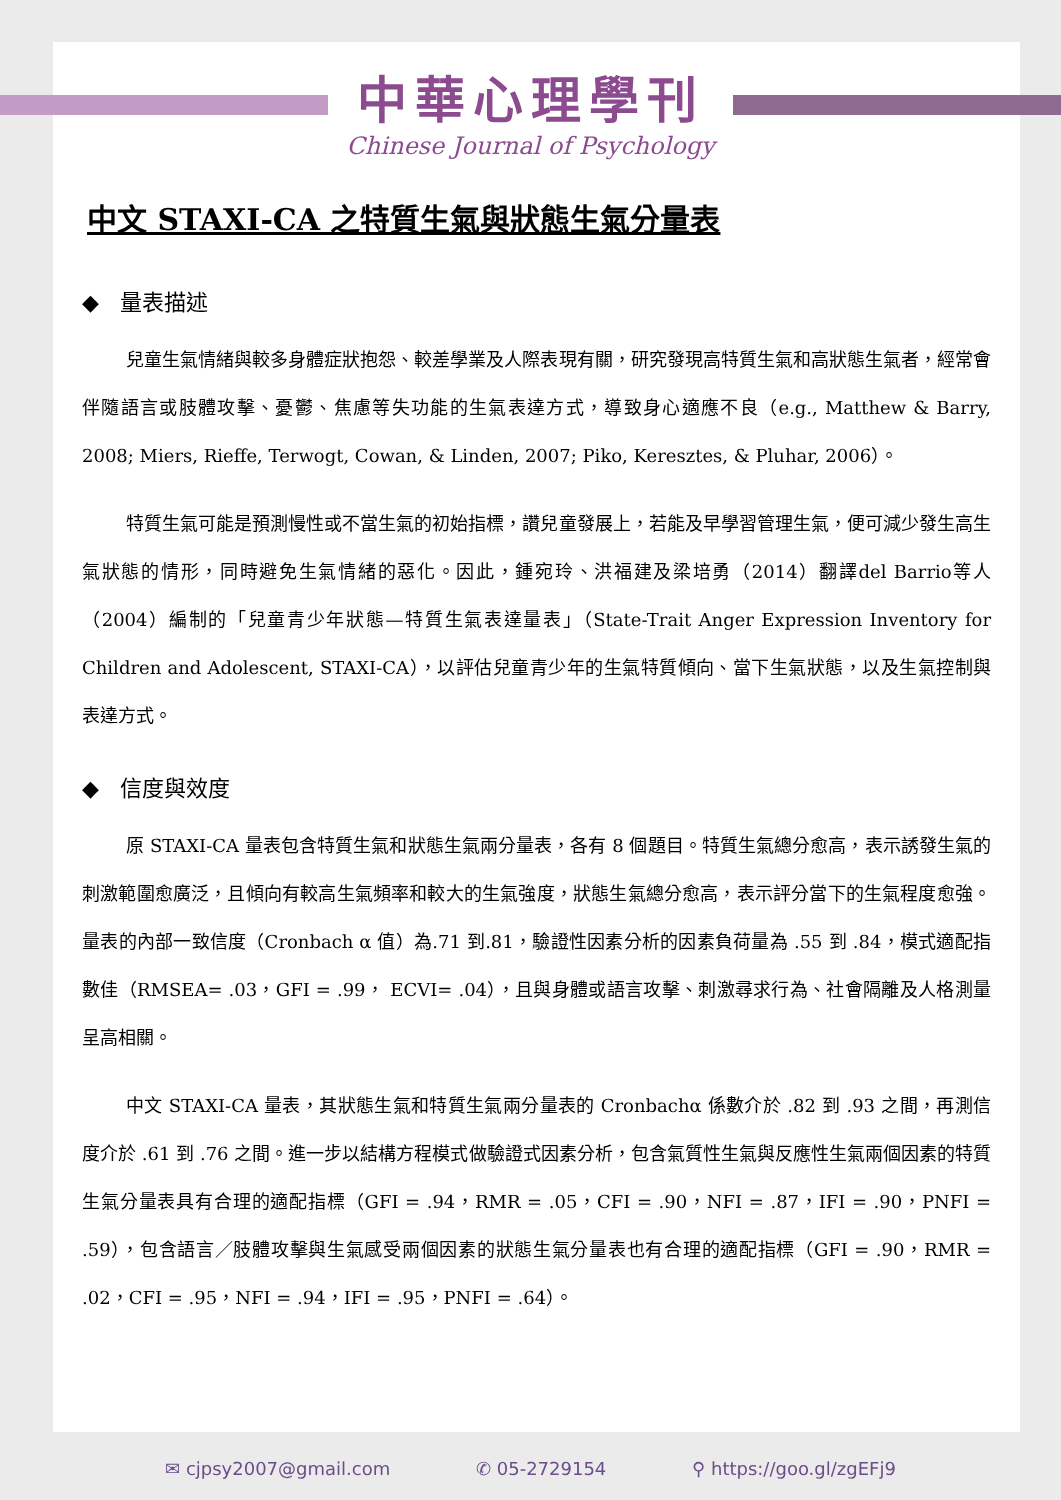中華心理學刊
Chinese Journal of Psychology
中文 STAXI-CA 之特質生氣與狀態生氣分量表
◆ 量表描述
兒童生氣情緒與較多身體症狀抱怨、較差學業及人際表現有關，研究發現高特質生氣和高狀態生氣者，經常會伴隨語言或肢體攻擊、憂鬱、焦慮等失功能的生氣表達方式，導致身心適應不良（e.g., Matthew & Barry, 2008; Miers, Rieffe, Terwogt, Cowan, & Linden, 2007; Piko, Keresztes, & Pluhar, 2006）。
特質生氣可能是預測慢性或不當生氣的初始指標，讚兒童發展上，若能及早學習管理生氣，便可減少發生高生氣狀態的情形，同時避免生氣情緒的惡化。因此，鍾宛玲、洪福建及梁培勇（2014）翻譯del Barrio等人（2004）編制的「兒童青少年狀態—特質生氣表達量表」（State-Trait Anger Expression Inventory for Children and Adolescent, STAXI-CA），以評估兒童青少年的生氣特質傾向、當下生氣狀態，以及生氣控制與表達方式。
◆ 信度與效度
原 STAXI-CA 量表包含特質生氣和狀態生氣兩分量表，各有 8 個題目。特質生氣總分愈高，表示誘發生氣的刺激範圍愈廣泛，且傾向有較高生氣頻率和較大的生氣強度，狀態生氣總分愈高，表示評分當下的生氣程度愈強。量表的內部一致信度（Cronbach α 值）為.71 到.81，驗證性因素分析的因素負荷量為 .55 到 .84，模式適配指數佳（RMSEA= .03，GFI = .99， ECVI= .04），且與身體或語言攻擊、刺激尋求行為、社會隔離及人格測量呈高相關。
中文 STAXI-CA 量表，其狀態生氣和特質生氣兩分量表的 Cronbachα 係數介於 .82 到 .93 之間，再測信度介於 .61 到 .76 之間。進一步以結構方程模式做驗證式因素分析，包含氣質性生氣與反應性生氣兩個因素的特質生氣分量表具有合理的適配指標（GFI = .94，RMR = .05，CFI = .90，NFI = .87，IFI = .90，PNFI = .59），包含語言／肢體攻擊與生氣感受兩個因素的狀態生氣分量表也有合理的適配指標（GFI = .90，RMR = .02，CFI = .95，NFI = .94，IFI = .95，PNFI = .64）。
✉ cjpsy2007@gmail.com ✆ 05-2729154 ⚲ https://goo.gl/zgEFj9